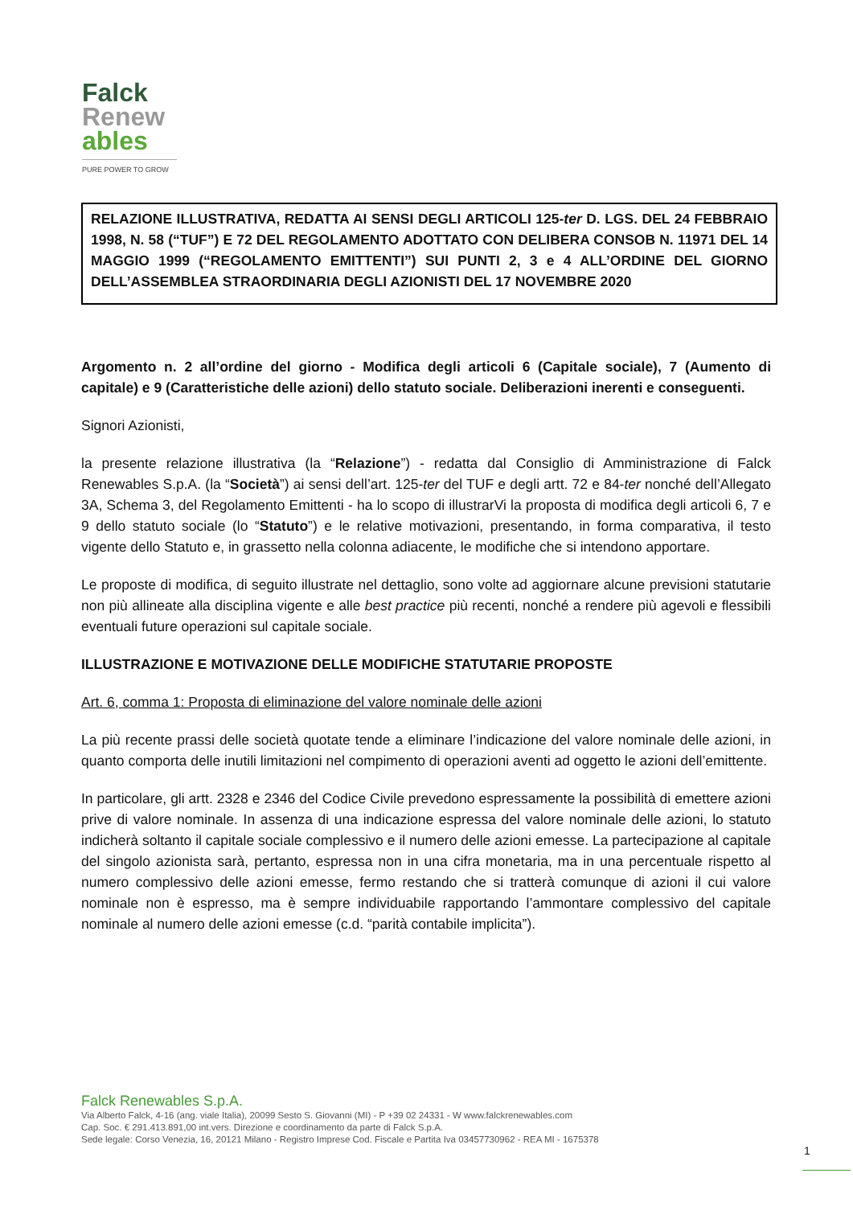Falck
Renew
ables
PURE POWER TO GROW
RELAZIONE ILLUSTRATIVA, REDATTA AI SENSI DEGLI ARTICOLI 125-ter D. LGS. DEL 24 FEBBRAIO 1998, N. 58 (“TUF”) E 72 DEL REGOLAMENTO ADOTTATO CON DELIBERA CONSOB N. 11971 DEL 14 MAGGIO 1999 (“REGOLAMENTO EMITTENTI”) SUI PUNTI 2, 3 e 4 ALL’ORDINE DEL GIORNO DELL’ASSEMBLEA STRAORDINARIA DEGLI AZIONISTI DEL 17 NOVEMBRE 2020
Argomento n. 2 all’ordine del giorno - Modifica degli articoli 6 (Capitale sociale), 7 (Aumento di capitale) e 9 (Caratteristiche delle azioni) dello statuto sociale. Deliberazioni inerenti e conseguenti.
Signori Azionisti,
la presente relazione illustrativa (la “Relazione”) - redatta dal Consiglio di Amministrazione di Falck Renewables S.p.A. (la “Società”) ai sensi dell’art. 125-ter del TUF e degli artt. 72 e 84-ter nonché dell’Allegato 3A, Schema 3, del Regolamento Emittenti - ha lo scopo di illustrarVi la proposta di modifica degli articoli 6, 7 e 9 dello statuto sociale (lo “Statuto”) e le relative motivazioni, presentando, in forma comparativa, il testo vigente dello Statuto e, in grassetto nella colonna adiacente, le modifiche che si intendono apportare.
Le proposte di modifica, di seguito illustrate nel dettaglio, sono volte ad aggiornare alcune previsioni statutarie non più allineate alla disciplina vigente e alle best practice più recenti, nonché a rendere più agevoli e flessibili eventuali future operazioni sul capitale sociale.
ILLUSTRAZIONE E MOTIVAZIONE DELLE MODIFICHE STATUTARIE PROPOSTE
Art. 6, comma 1: Proposta di eliminazione del valore nominale delle azioni
La più recente prassi delle società quotate tende a eliminare l’indicazione del valore nominale delle azioni, in quanto comporta delle inutili limitazioni nel compimento di operazioni aventi ad oggetto le azioni dell’emittente.
In particolare, gli artt. 2328 e 2346 del Codice Civile prevedono espressamente la possibilità di emettere azioni prive di valore nominale. In assenza di una indicazione espressa del valore nominale delle azioni, lo statuto indicherà soltanto il capitale sociale complessivo e il numero delle azioni emesse. La partecipazione al capitale del singolo azionista sarà, pertanto, espressa non in una cifra monetaria, ma in una percentuale rispetto al numero complessivo delle azioni emesse, fermo restando che si tratterà comunque di azioni il cui valore nominale non è espresso, ma è sempre individuabile rapportando l’ammontare complessivo del capitale nominale al numero delle azioni emesse (c.d. “parità contabile implicita”).
Falck Renewables S.p.A.
Via Alberto Falck, 4-16 (ang. viale Italia), 20099 Sesto S. Giovanni (MI) - P +39 02 24331 - W www.falckrenewables.com
Cap. Soc. € 291.413.891,00 int.vers. Direzione e coordinamento da parte di Falck S.p.A.
Sede legale: Corso Venezia, 16, 20121 Milano - Registro Imprese Cod. Fiscale e Partita Iva 03457730962 - REA MI - 1675378
1